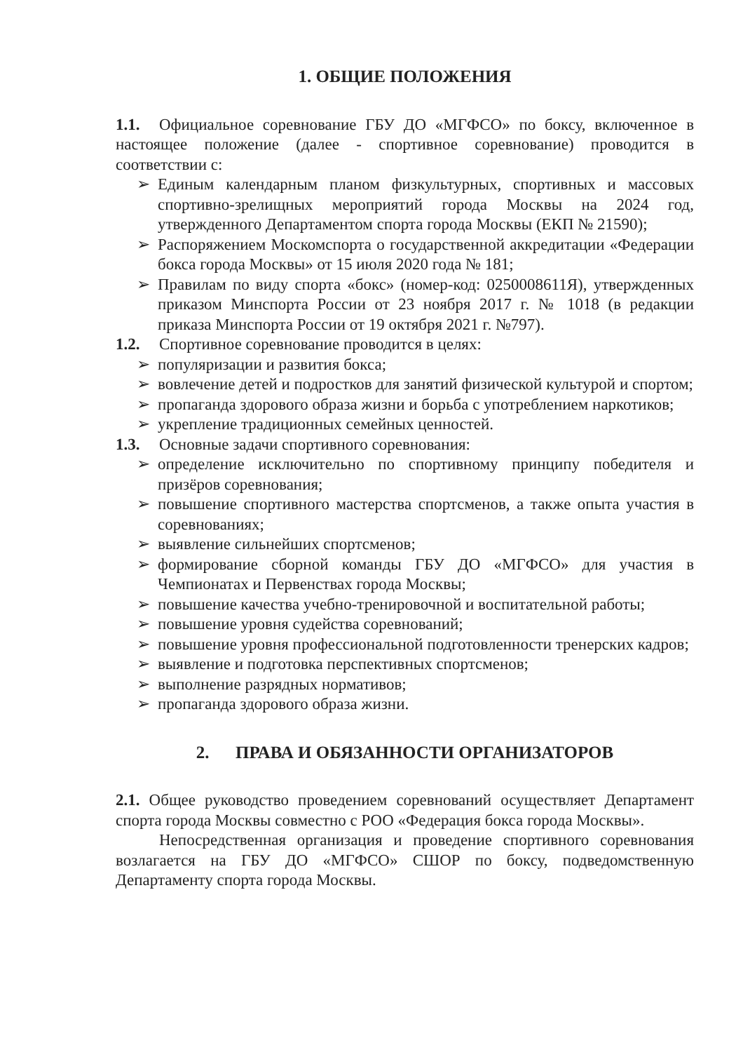1. ОБЩИЕ ПОЛОЖЕНИЯ
1.1. Официальное соревнование ГБУ ДО «МГФСО» по боксу, включенное в настоящее положение (далее - спортивное соревнование) проводится в соответствии с:
➢ Единым календарным планом физкультурных, спортивных и массовых спортивно-зрелищных мероприятий города Москвы на 2024 год, утвержденного Департаментом спорта города Москвы (ЕКП № 21590);
➢ Распоряжением Москомспорта о государственной аккредитации «Федерации бокса города Москвы» от 15 июля 2020 года № 181;
➢ Правилам по виду спорта «бокс» (номер-код: 0250008611Я), утвержденных приказом Минспорта России от 23 ноября 2017 г. № 1018 (в редакции приказа Минспорта России от 19 октября 2021 г. №797).
1.2. Спортивное соревнование проводится в целях:
➢ популяризации и развития бокса;
➢ вовлечение детей и подростков для занятий физической культурой и спортом;
➢ пропаганда здорового образа жизни и борьба с употреблением наркотиков;
➢ укрепление традиционных семейных ценностей.
1.3. Основные задачи спортивного соревнования:
➢ определение исключительно по спортивному принципу победителя и призёров соревнования;
➢ повышение спортивного мастерства спортсменов, а также опыта участия в соревнованиях;
➢ выявление сильнейших спортсменов;
➢ формирование сборной команды ГБУ ДО «МГФСО» для участия в Чемпионатах и Первенствах города Москвы;
➢ повышение качества учебно-тренировочной и воспитательной работы;
➢ повышение уровня судейства соревнований;
➢ повышение уровня профессиональной подготовленности тренерских кадров;
➢ выявление и подготовка перспективных спортсменов;
➢ выполнение разрядных нормативов;
➢ пропаганда здорового образа жизни.
2. ПРАВА И ОБЯЗАННОСТИ ОРГАНИЗАТОРОВ
2.1. Общее руководство проведением соревнований осуществляет Департамент спорта города Москвы совместно с РОО «Федерация бокса города Москвы».
Непосредственная организация и проведение спортивного соревнования возлагается на ГБУ ДО «МГФСО» СШОР по боксу, подведомственную Департаменту спорта города Москвы.